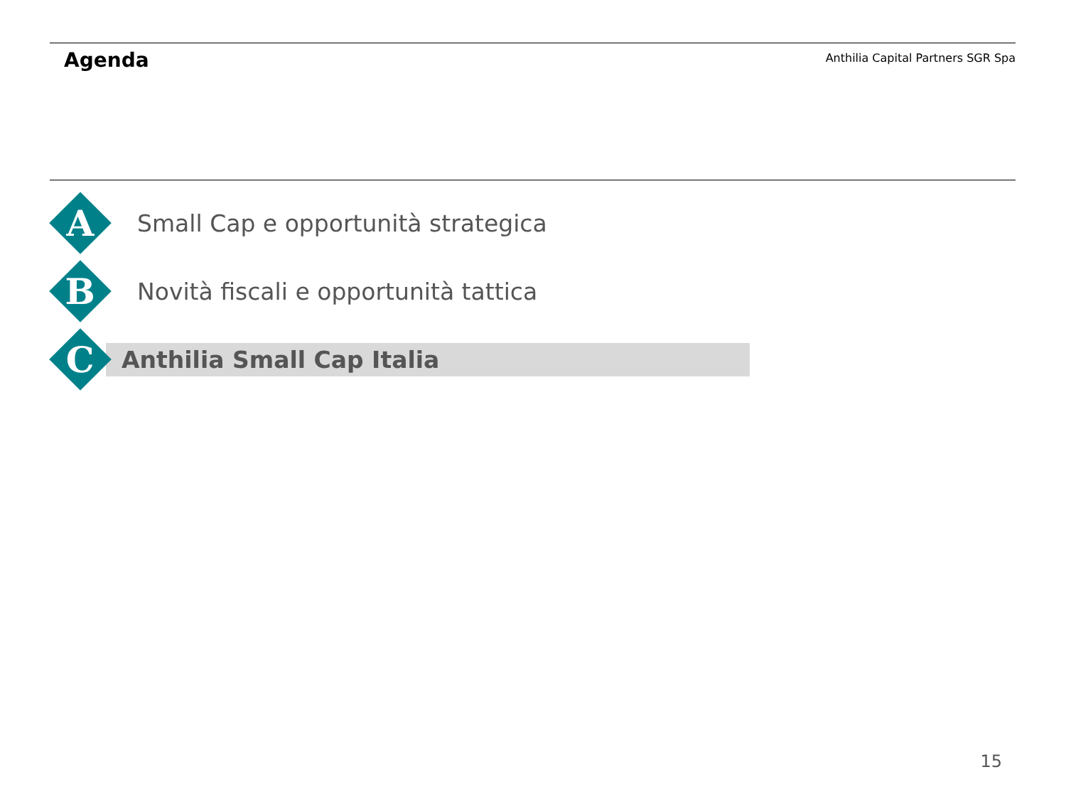Agenda
Anthilia Capital Partners SGR Spa
A
Small Cap e opportunità strategica
B
Novità fiscali e opportunità tattica
C
Anthilia Small Cap Italia
15